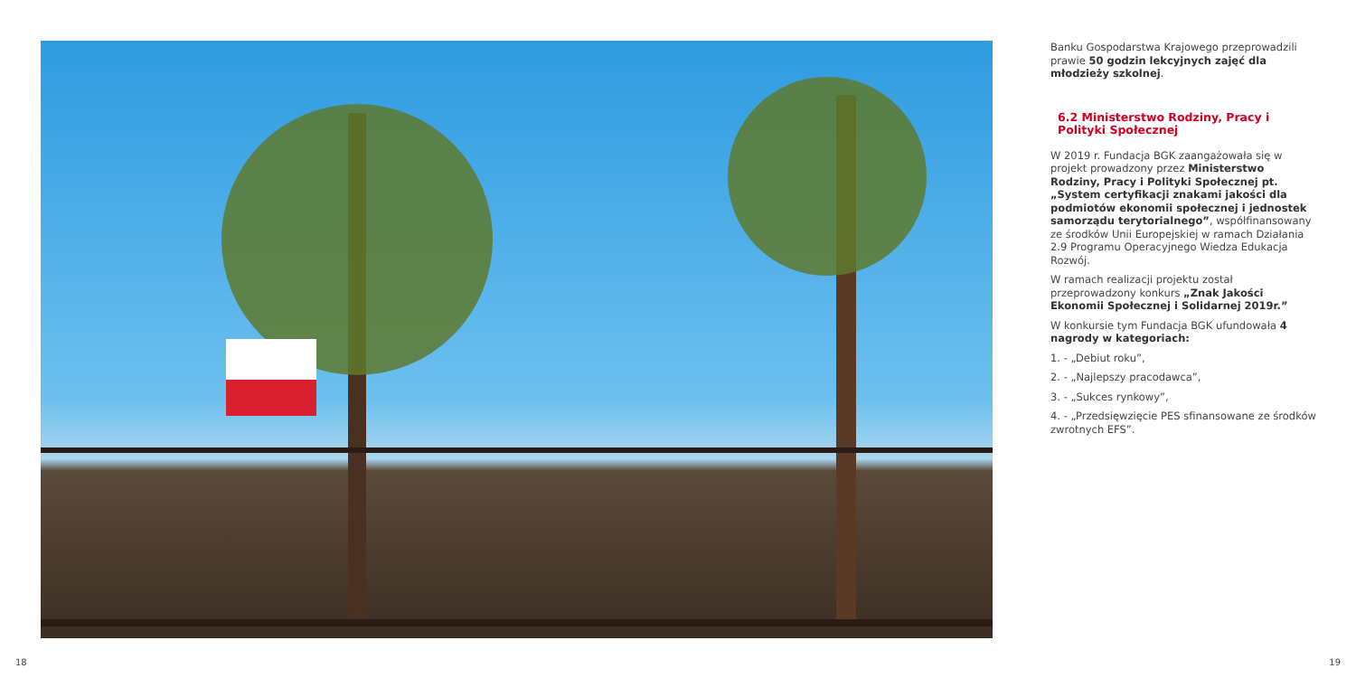Banku Gospodarstwa Krajowego przeprowadzili prawie 50 godzin lekcyjnych zajęć dla młodzieży szkolnej.
6.2 Ministerstwo Rodziny, Pracy i Polityki Społecznej
W 2019 r. Fundacja BGK zaangażowała się w projekt prowadzony przez Ministerstwo Rodziny, Pracy i Polityki Społecznej pt. „System certyfikacji znakami jakości dla podmiotów ekonomii społecznej i jednostek samorządu terytorialnego”, współfinansowany ze środków Unii Europejskiej w ramach Działania 2.9 Programu Operacyjnego Wiedza Edukacja Rozwój.
W ramach realizacji projektu został przeprowadzony konkurs „Znak Jakości Ekonomii Społecznej i Solidarnej 2019r.”
W konkursie tym Fundacja BGK ufundowała 4 nagrody w kategoriach:
1. - „Debiut roku”,
2. - „Najlepszy pracodawca”,
3. - „Sukces rynkowy”,
4. - „Przedsięwzięcie PES sfinansowane ze środków zwrotnych EFS”.
18 19